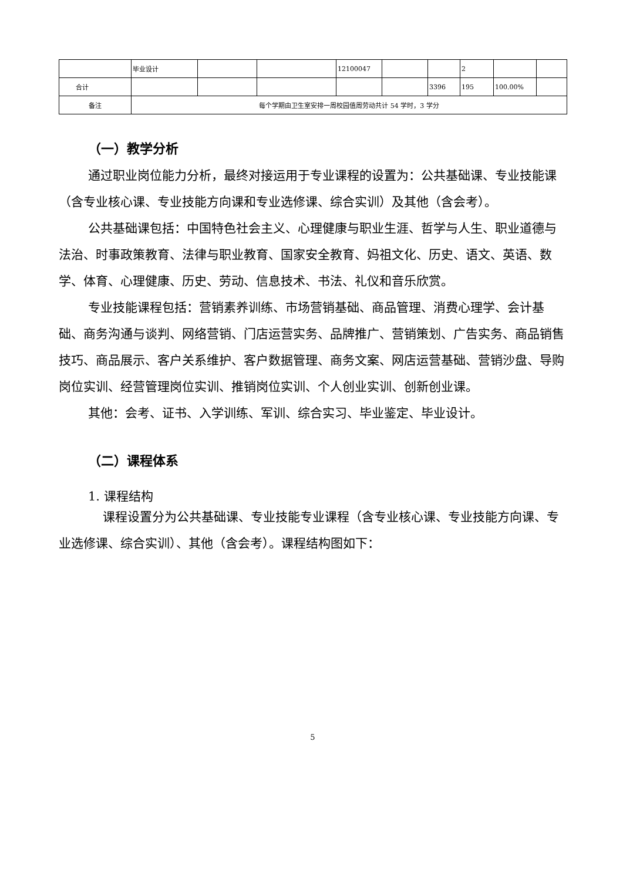| | 毕业设计 | | | 12100047 | | | 2 | | |
| 合计 | | | | | | 3396 | 195 | 100.00% | |
| 备注 | 每个学期由卫生室安排一周校园值周劳动共计 54 学时，3 学分 | | | | | | | | |
（一）教学分析
通过职业岗位能力分析，最终对接运用于专业课程的设置为：公共基础课、专业技能课（含专业核心课、专业技能方向课和专业选修课、综合实训）及其他（含会考）。
公共基础课包括：中国特色社会主义、心理健康与职业生涯、哲学与人生、职业道德与法治、时事政策教育、法律与职业教育、国家安全教育、妈祖文化、历史、语文、英语、数学、体育、心理健康、历史、劳动、信息技术、书法、礼仪和音乐欣赏。
专业技能课程包括：营销素养训练、市场营销基础、商品管理、消费心理学、会计基础、商务沟通与谈判、网络营销、门店运营实务、品牌推广、营销策划、广告实务、商品销售技巧、商品展示、客户关系维护、客户数据管理、商务文案、网店运营基础、营销沙盘、导购岗位实训、经营管理岗位实训、推销岗位实训、个人创业实训、创新创业课。
其他：会考、证书、入学训练、军训、综合实习、毕业鉴定、毕业设计。
（二）课程体系
1. 课程结构
课程设置分为公共基础课、专业技能专业课程（含专业核心课、专业技能方向课、专业选修课、综合实训）、其他（含会考）。课程结构图如下：
5